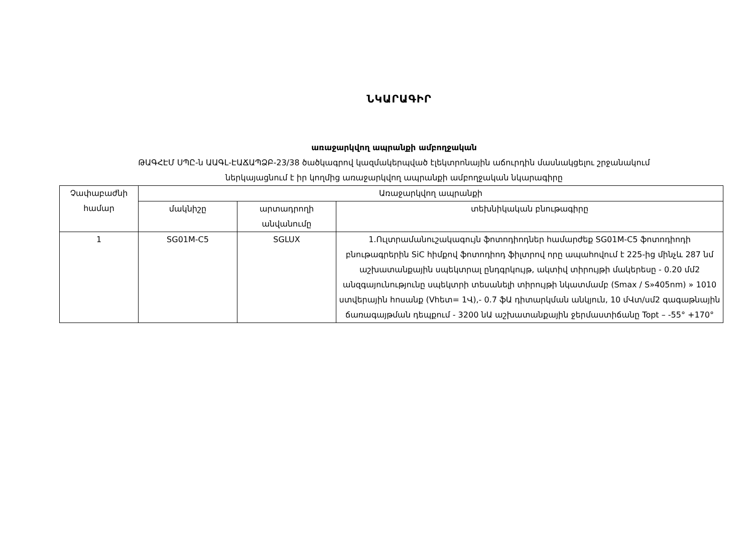ՆԿԱՐԱԳԻՐ
առաջարկվող ապրանքի ամբողջական
ԹԱԳՀԷՄ ՍՊԸ-ն ԱԱԳԼ-ԷԱՃԱՊՁԲ-23/38 ծածկագրով կազմակերպված էլեկտրոնային աճուրդին մասնակցելու շրջանակում
ներկայացնում է իր կողմից առաջարկվող ապրանքի ամբողջական նկարագիրը
| Չափաբաժնի համար | Առաջարկվող ապրանքի | | |
| --- | --- | --- | --- |
| | մակնիշը | արտադրողի անվանումը | տեխնիկական բնութագիրը |
| 1 | SG01M-C5 | SGLUX | 1.Ուլտրամանուշակագույն ֆոտոդիոդներ համարժեք SG01M-C5 ֆոտոդիոդի բնութագրերին SiC հիմքով ֆոտոդիոդ ֆիլտրով որը ապահովում է 225-ից մինչև 287 նմ աշխատանքային սպեկտրալ ընդգրկույթ, ակտիվ տիրույթի մակերեսը - 0.20 մմ2 անզգայունությունը սպեկտրի տեսանելի տիրույթի նկատմամբ (Smax / S»405nm) » 1010 ստվերային հոսանք (Vհետ= 1Վ),- 0.7 ֆԱ դիտարկման անկյուն, 10 մՎտ/սմ2 գագաթնային ճառագայթման դեպքում - 3200 նԱ աշխատանքային ջերմաստիճանը Topt – -55° +170° |